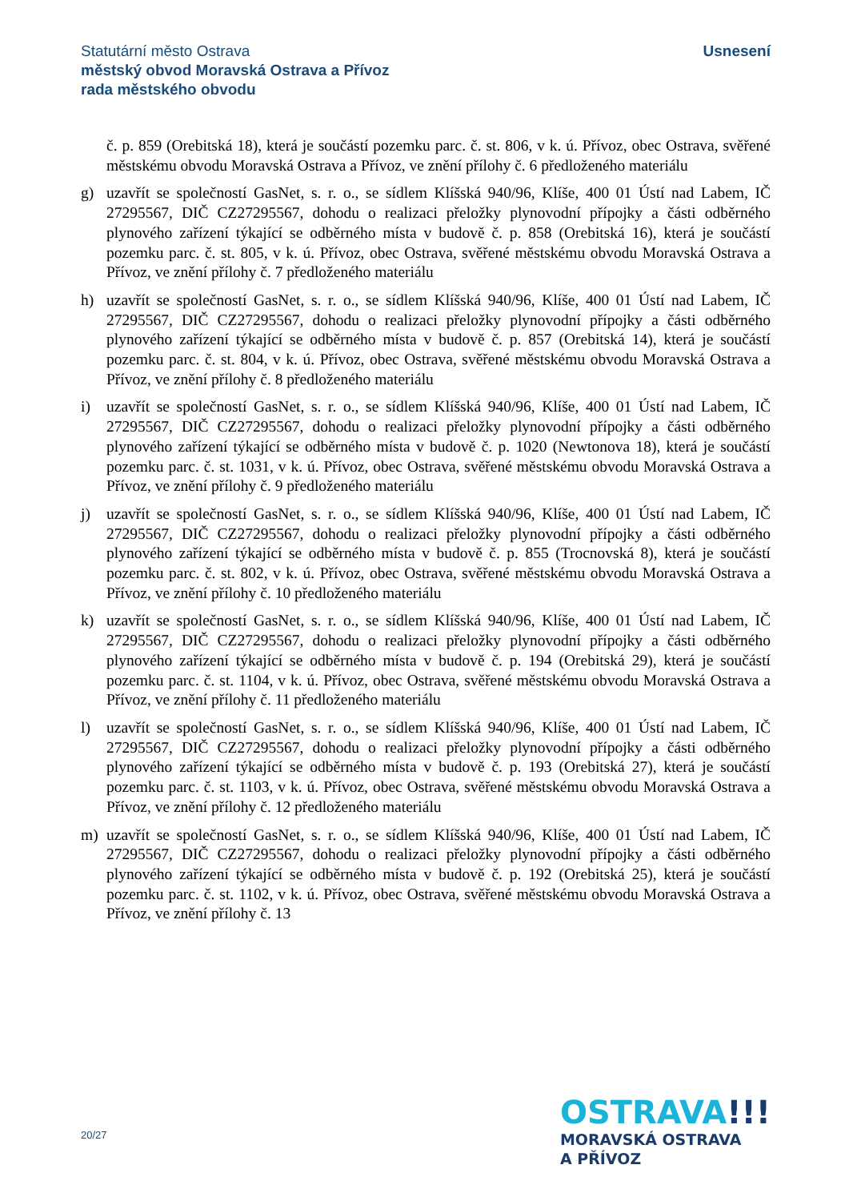Statutární město Ostrava
městský obvod Moravská Ostrava a Přívoz
rada městského obvodu
Usnesení
č. p. 859 (Orebitská 18), která je součástí pozemku parc. č. st. 806, v k. ú. Přívoz, obec Ostrava, svěřené městskému obvodu Moravská Ostrava a Přívoz, ve znění přílohy č. 6 předloženého materiálu
g) uzavřít se společností GasNet, s. r. o., se sídlem Klíšská 940/96, Klíše, 400 01 Ústí nad Labem, IČ 27295567, DIČ CZ27295567, dohodu o realizaci přeložky plynovodní přípojky a části odběrného plynového zařízení týkající se odběrného místa v budově č. p. 858 (Orebitská 16), která je součástí pozemku parc. č. st. 805, v k. ú. Přívoz, obec Ostrava, svěřené městskému obvodu Moravská Ostrava a Přívoz, ve znění přílohy č. 7 předloženého materiálu
h) uzavřít se společností GasNet, s. r. o., se sídlem Klíšská 940/96, Klíše, 400 01 Ústí nad Labem, IČ 27295567, DIČ CZ27295567, dohodu o realizaci přeložky plynovodní přípojky a části odběrného plynového zařízení týkající se odběrného místa v budově č. p. 857 (Orebitská 14), která je součástí pozemku parc. č. st. 804, v k. ú. Přívoz, obec Ostrava, svěřené městskému obvodu Moravská Ostrava a Přívoz, ve znění přílohy č. 8 předloženého materiálu
i) uzavřít se společností GasNet, s. r. o., se sídlem Klíšská 940/96, Klíše, 400 01 Ústí nad Labem, IČ 27295567, DIČ CZ27295567, dohodu o realizaci přeložky plynovodní přípojky a části odběrného plynového zařízení týkající se odběrného místa v budově č. p. 1020 (Newtonova 18), která je součástí pozemku parc. č. st. 1031, v k. ú. Přívoz, obec Ostrava, svěřené městskému obvodu Moravská Ostrava a Přívoz, ve znění přílohy č. 9 předloženého materiálu
j) uzavřít se společností GasNet, s. r. o., se sídlem Klíšská 940/96, Klíše, 400 01 Ústí nad Labem, IČ 27295567, DIČ CZ27295567, dohodu o realizaci přeložky plynovodní přípojky a části odběrného plynového zařízení týkající se odběrného místa v budově č. p. 855 (Trocnovská 8), která je součástí pozemku parc. č. st. 802, v k. ú. Přívoz, obec Ostrava, svěřené městskému obvodu Moravská Ostrava a Přívoz, ve znění přílohy č. 10 předloženého materiálu
k) uzavřít se společností GasNet, s. r. o., se sídlem Klíšská 940/96, Klíše, 400 01 Ústí nad Labem, IČ 27295567, DIČ CZ27295567, dohodu o realizaci přeložky plynovodní přípojky a části odběrného plynového zařízení týkající se odběrného místa v budově č. p. 194 (Orebitská 29), která je součástí pozemku parc. č. st. 1104, v k. ú. Přívoz, obec Ostrava, svěřené městskému obvodu Moravská Ostrava a Přívoz, ve znění přílohy č. 11 předloženého materiálu
l) uzavřít se společností GasNet, s. r. o., se sídlem Klíšská 940/96, Klíše, 400 01 Ústí nad Labem, IČ 27295567, DIČ CZ27295567, dohodu o realizaci přeložky plynovodní přípojky a části odběrného plynového zařízení týkající se odběrného místa v budově č. p. 193 (Orebitská 27), která je součástí pozemku parc. č. st. 1103, v k. ú. Přívoz, obec Ostrava, svěřené městskému obvodu Moravská Ostrava a Přívoz, ve znění přílohy č. 12 předloženého materiálu
m) uzavřít se společností GasNet, s. r. o., se sídlem Klíšská 940/96, Klíše, 400 01 Ústí nad Labem, IČ 27295567, DIČ CZ27295567, dohodu o realizaci přeložky plynovodní přípojky a části odběrného plynového zařízení týkající se odběrného místa v budově č. p. 192 (Orebitská 25), která je součástí pozemku parc. č. st. 1102, v k. ú. Přívoz, obec Ostrava, svěřené městskému obvodu Moravská Ostrava a Přívoz, ve znění přílohy č. 13
20/27
OSTRAVA!!!
MORAVSKÁ OSTRAVA
A PŘÍVOZ